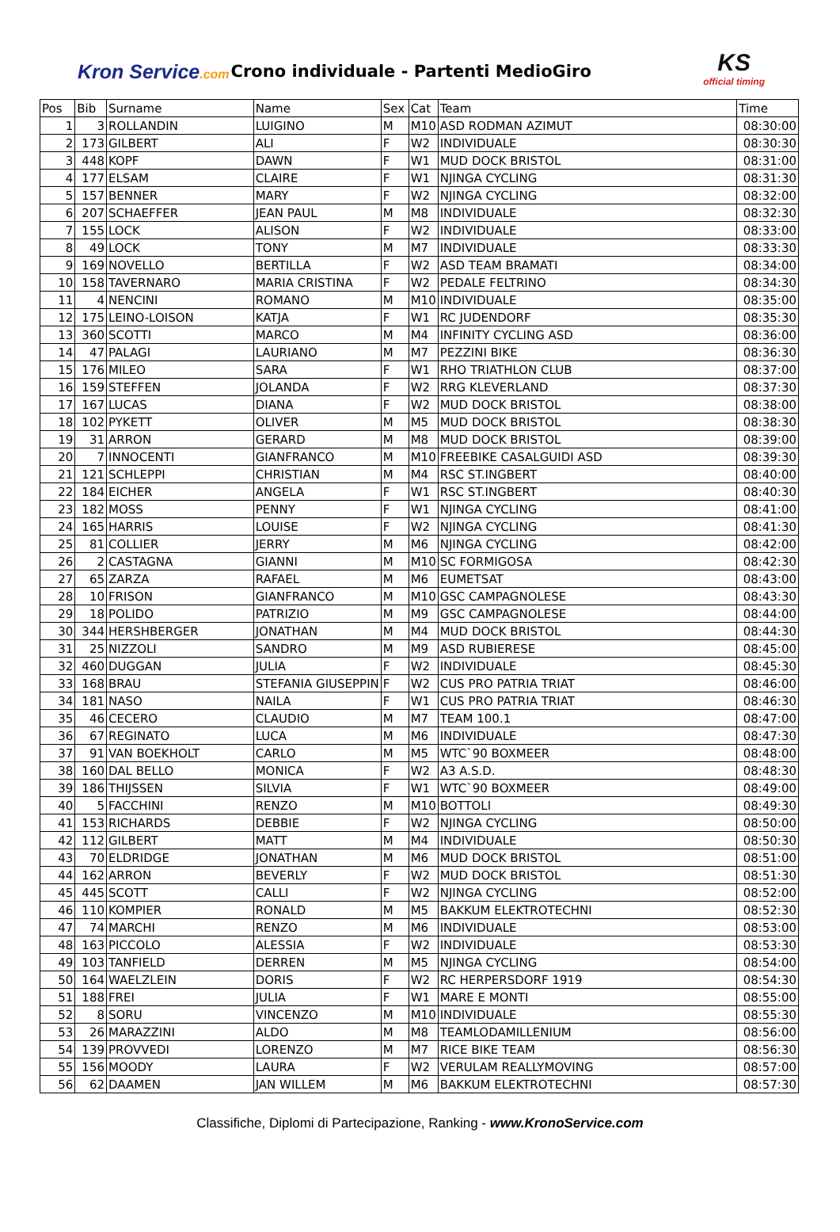Kron Service.com
Crono individuale - Partenti MedioGiro
KS
official timing
| Pos | Bib | Surname | Name | Sex | Cat | Team | Time |
| --- | --- | --- | --- | --- | --- | --- | --- |
| 1 | 3 | ROLLANDIN | LUIGINO | M | M10 | ASD RODMAN AZIMUT | 08:30:00 |
| 2 | 173 | GILBERT | ALI | F | W2 | INDIVIDUALE | 08:30:30 |
| 3 | 448 | KOPF | DAWN | F | W1 | MUD DOCK BRISTOL | 08:31:00 |
| 4 | 177 | ELSAM | CLAIRE | F | W1 | NJINGA CYCLING | 08:31:30 |
| 5 | 157 | BENNER | MARY | F | W2 | NJINGA CYCLING | 08:32:00 |
| 6 | 207 | SCHAEFFER | JEAN PAUL | M | M8 | INDIVIDUALE | 08:32:30 |
| 7 | 155 | LOCK | ALISON | F | W2 | INDIVIDUALE | 08:33:00 |
| 8 | 49 | LOCK | TONY | M | M7 | INDIVIDUALE | 08:33:30 |
| 9 | 169 | NOVELLO | BERTILLA | F | W2 | ASD TEAM BRAMATI | 08:34:00 |
| 10 | 158 | TAVERNARO | MARIA CRISTINA | F | W2 | PEDALE FELTRINO | 08:34:30 |
| 11 | 4 | NENCINI | ROMANO | M | M10 | INDIVIDUALE | 08:35:00 |
| 12 | 175 | LEINO-LOISON | KATJA | F | W1 | RC JUDENDORF | 08:35:30 |
| 13 | 360 | SCOTTI | MARCO | M | M4 | INFINITY CYCLING ASD | 08:36:00 |
| 14 | 47 | PALAGI | LAURIANO | M | M7 | PEZZINI BIKE | 08:36:30 |
| 15 | 176 | MILEO | SARA | F | W1 | RHO TRIATHLON CLUB | 08:37:00 |
| 16 | 159 | STEFFEN | JOLANDA | F | W2 | RRG KLEVERLAND | 08:37:30 |
| 17 | 167 | LUCAS | DIANA | F | W2 | MUD DOCK BRISTOL | 08:38:00 |
| 18 | 102 | PYKETT | OLIVER | M | M5 | MUD DOCK BRISTOL | 08:38:30 |
| 19 | 31 | ARRON | GERARD | M | M8 | MUD DOCK BRISTOL | 08:39:00 |
| 20 | 7 | INNOCENTI | GIANFRANCO | M | M10 | FREEBIKE CASALGUIDI ASD | 08:39:30 |
| 21 | 121 | SCHLEPPI | CHRISTIAN | M | M4 | RSC ST.INGBERT | 08:40:00 |
| 22 | 184 | EICHER | ANGELA | F | W1 | RSC ST.INGBERT | 08:40:30 |
| 23 | 182 | MOSS | PENNY | F | W1 | NJINGA CYCLING | 08:41:00 |
| 24 | 165 | HARRIS | LOUISE | F | W2 | NJINGA CYCLING | 08:41:30 |
| 25 | 81 | COLLIER | JERRY | M | M6 | NJINGA CYCLING | 08:42:00 |
| 26 | 2 | CASTAGNA | GIANNI | M | M10 | SC FORMIGOSA | 08:42:30 |
| 27 | 65 | ZARZA | RAFAEL | M | M6 | EUMETSAT | 08:43:00 |
| 28 | 10 | FRISON | GIANFRANCO | M | M10 | GSC CAMPAGNOLESE | 08:43:30 |
| 29 | 18 | POLIDO | PATRIZIO | M | M9 | GSC CAMPAGNOLESE | 08:44:00 |
| 30 | 344 | HERSHBERGER | JONATHAN | M | M4 | MUD DOCK BRISTOL | 08:44:30 |
| 31 | 25 | NIZZOLI | SANDRO | M | M9 | ASD RUBIERESE | 08:45:00 |
| 32 | 460 | DUGGAN | JULIA | F | W2 | INDIVIDUALE | 08:45:30 |
| 33 | 168 | BRAU | STEFANIA GIUSEPPIN | F | W2 | CUS PRO PATRIA TRIAT | 08:46:00 |
| 34 | 181 | NASO | NAILA | F | W1 | CUS PRO PATRIA TRIAT | 08:46:30 |
| 35 | 46 | CECERO | CLAUDIO | M | M7 | TEAM 100.1 | 08:47:00 |
| 36 | 67 | REGINATO | LUCA | M | M6 | INDIVIDUALE | 08:47:30 |
| 37 | 91 | VAN BOEKHOLT | CARLO | M | M5 | WTC`90 BOXMEER | 08:48:00 |
| 38 | 160 | DAL BELLO | MONICA | F | W2 | A3 A.S.D. | 08:48:30 |
| 39 | 186 | THIJSSEN | SILVIA | F | W1 | WTC`90 BOXMEER | 08:49:00 |
| 40 | 5 | FACCHINI | RENZO | M | M10 | BOTTOLI | 08:49:30 |
| 41 | 153 | RICHARDS | DEBBIE | F | W2 | NJINGA CYCLING | 08:50:00 |
| 42 | 112 | GILBERT | MATT | M | M4 | INDIVIDUALE | 08:50:30 |
| 43 | 70 | ELDRIDGE | JONATHAN | M | M6 | MUD DOCK BRISTOL | 08:51:00 |
| 44 | 162 | ARRON | BEVERLY | F | W2 | MUD DOCK BRISTOL | 08:51:30 |
| 45 | 445 | SCOTT | CALLI | F | W2 | NJINGA CYCLING | 08:52:00 |
| 46 | 110 | KOMPIER | RONALD | M | M5 | BAKKUM ELEKTROTECHNI | 08:52:30 |
| 47 | 74 | MARCHI | RENZO | M | M6 | INDIVIDUALE | 08:53:00 |
| 48 | 163 | PICCOLO | ALESSIA | F | W2 | INDIVIDUALE | 08:53:30 |
| 49 | 103 | TANFIELD | DERREN | M | M5 | NJINGA CYCLING | 08:54:00 |
| 50 | 164 | WAELZLEIN | DORIS | F | W2 | RC HERPERSDORF 1919 | 08:54:30 |
| 51 | 188 | FREI | JULIA | F | W1 | MARE E MONTI | 08:55:00 |
| 52 | 8 | SORU | VINCENZO | M | M10 | INDIVIDUALE | 08:55:30 |
| 53 | 26 | MARAZZINI | ALDO | M | M8 | TEAMLODAMILLENIUM | 08:56:00 |
| 54 | 139 | PROVVEDI | LORENZO | M | M7 | RICE BIKE TEAM | 08:56:30 |
| 55 | 156 | MOODY | LAURA | F | W2 | VERULAM REALLYMOVING | 08:57:00 |
| 56 | 62 | DAAMEN | JAN WILLEM | M | M6 | BAKKUM ELEKTROTECHNI | 08:57:30 |
Classifiche, Diplomi di Partecipazione, Ranking - www.KronoService.com